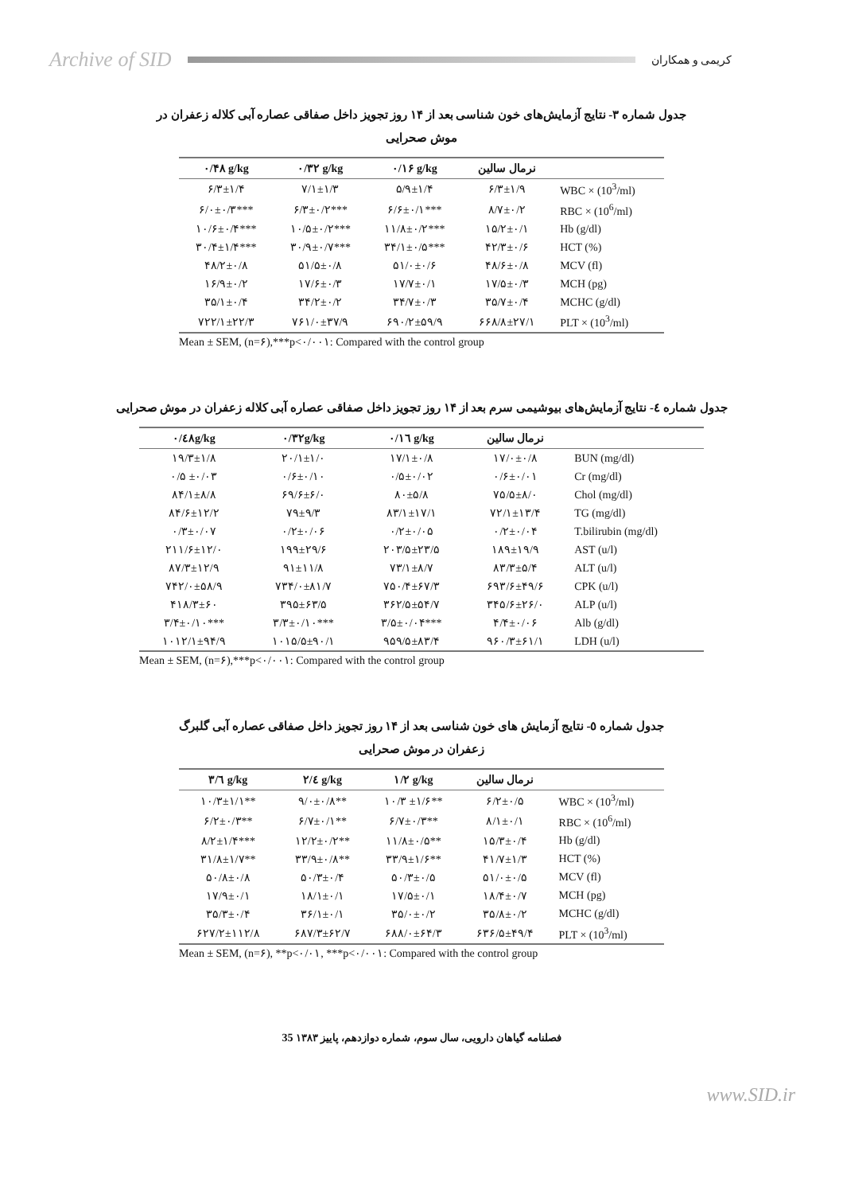Archive of SID کریمی و همکاران
جدول شماره ۳- نتایج آزمایش‌های خون شناسی بعد از ۱۴ روز تجویز داخل صفاقی عصاره آبی کلاله زعفران در موش صحرایی
| ۰/۴۸ g/kg | ۰/۳۲ g/kg | ۰/۱۶ g/kg | نرمال سالین | |
| --- | --- | --- | --- | --- |
| ۶/۳±۱/۴ | ۷/۱±۱/۳ | ۵/۹±۱/۴ | ۶/۳±۱/۹ | WBC × (10<sup>3</sup>/ml) |
| ۶/۰±۰/۳*** | ۶/۳±۰/۲*** | ۶/۶±۰/۱*** | ۸/۷±۰/۲ | RBC × (10<sup>6</sup>/ml) |
| ۱۰/۶±۰/۴*** | ۱۰/۵±۰/۲*** | ۱۱/۸±۰/۲*** | ۱۵/۲±۰/۱ | Hb (g/dl) |
| ۳۰/۴±۱/۴*** | ۳۰/۹±۰/۷*** | ۳۴/۱±۰/۵*** | ۴۲/۳±۰/۶ | HCT (%) |
| ۴۸/۲±۰/۸ | ۵۱/۵±۰/۸ | ۵۱/۰±۰/۶ | ۴۸/۶±۰/۸ | MCV (fl) |
| ۱۶/۹±۰/۲ | ۱۷/۶±۰/۳ | ۱۷/۷±۰/۱ | ۱۷/۵±۰/۳ | MCH (pg) |
| ۳۵/۱±۰/۴ | ۳۴/۲±۰/۲ | ۳۴/۷±۰/۳ | ۳۵/۷±۰/۴ | MCHC (g/dl) |
| ۷۲۲/۱±۲۲/۳ | ۷۶۱/۰±۳۷/۹ | ۶۹۰/۲±۵۹/۹ | ۶۶۸/۸±۲۷/۱ | PLT × (10<sup>3</sup>/ml) |
Mean ± SEM, (n=۶),***p<۰/۰۰۱: Compared with the control group
جدول شماره ٤- نتایج آزمایش‌های بیوشیمی سرم بعد از ۱۴ روز تجویز داخل صفاقی عصاره آبی کلاله زعفران در موش صحرایی
| ۰/٤۸g/kg | ۰/۳۲g/kg | ۰/۱٦ g/kg | نرمال سالین | |
| --- | --- | --- | --- | --- |
| ۱۹/۳±۱/۸ | ۲۰/۱±۱/۰ | ۱۷/۱±۰/۸ | ۱۷/۰±۰/۸ | BUN (mg/dl) |
| ۰/۵ ±۰/۰۳ | ۰/۶±۰/۱۰ | ۰/۵±۰/۰۲ | ۰/۶±۰/۰۱ | Cr (mg/dl) |
| ۸۴/۱±۸/۸ | ۶۹/۶±۶/۰ | ۸۰±۵/۸ | ۷۵/۵±۸/۰ | Chol (mg/dl) |
| ۸۴/۶±۱۲/۲ | ۷۹±۹/۳ | ۸۳/۱±۱۷/۱ | ۷۲/۱±۱۳/۴ | TG (mg/dl) |
| ۰/۳±۰/۰۷ | ۰/۲±۰/۰۶ | ۰/۲±۰/۰۵ | ۰/۲±۰/۰۴ | T.bilirubin (mg/dl) |
| ۲۱۱/۶±۱۲/۰ | ۱۹۹±۲۹/۶ | ۲۰۳/۵±۲۳/۵ | ۱۸۹±۱۹/۹ | AST (u/l) |
| ۸۷/۳±۱۲/۹ | ۹۱±۱۱/۸ | ۷۳/۱±۸/۷ | ۸۳/۳±۵/۴ | ALT (u/l) |
| ۷۴۲/۰±۵۸/۹ | ۷۳۴/۰±۸۱/۷ | ۷۵۰/۴±۶۷/۳ | ۶۹۳/۶±۴۹/۶ | CPK (u/l) |
| ۴۱۸/۳±۶۰ | ۳۹۵±۶۳/۵ | ۳۶۲/۵±۵۴/۷ | ۳۴۵/۶±۲۶/۰ | ALP (u/l) |
| ۳/۴±۰/۱۰*** | ۳/۳±۰/۱۰*** | ۳/۵±۰/۰۴*** | ۴/۴±۰/۰۶ | Alb (g/dl) |
| ۱۰۱۲/۱±۹۴/۹ | ۱۰۱۵/۵±۹۰/۱ | ۹۵۹/۵±۸۳/۴ | ۹۶۰/۳±۶۱/۱ | LDH (u/l) |
Mean ± SEM, (n=۶),***p<۰/۰۰۱: Compared with the control group
جدول شماره ٥- نتایج آزمایش های خون شناسی بعد از ۱۴ روز تجویز داخل صفاقی عصاره آبی گلبرگ زعفران در موش صحرایی
| ۳/٦ g/kg | ۲/٤ g/kg | ۱/۲ g/kg | نرمال سالین | |
| --- | --- | --- | --- | --- |
| ۱۰/۳±۱/۱** | ۹/۰±۰/۸** | ۱۰/۳ ±۱/۶** | ۶/۲±۰/۵ | WBC × (10<sup>3</sup>/ml) |
| ۶/۲±۰/۳** | ۶/۷±۰/۱** | ۶/۷±۰/۳** | ۸/۱±۰/۱ | RBC × (10<sup>6</sup>/ml) |
| ۸/۲±۱/۴*** | ۱۲/۲±۰/۲** | ۱۱/۸±۰/۵** | ۱۵/۳±۰/۴ | Hb (g/dl) |
| ۳۱/۸±۱/۷** | ۳۳/۹±۰/۸** | ۳۳/۹±۱/۶** | ۴۱/۷±۱/۳ | HCT (%) |
| ۵۰/۸±۰/۸ | ۵۰/۳±۰/۴ | ۵۰/۳±۰/۵ | ۵۱/۰±۰/۵ | MCV (fl) |
| ۱۷/۹±۰/۱ | ۱۸/۱±۰/۱ | ۱۷/۵±۰/۱ | ۱۸/۴±۰/۷ | MCH (pg) |
| ۳۵/۳±۰/۴ | ۳۶/۱±۰/۱ | ۳۵/۰±۰/۲ | ۳۵/۸±۰/۲ | MCHC (g/dl) |
| ۶۲۷/۲±۱۱۲/۸ | ۶۸۷/۳±۶۲/۷ | ۶۸۸/۰±۶۴/۳ | ۶۳۶/۵±۴۹/۴ | PLT × (10<sup>3</sup>/ml) |
Mean ± SEM, (n=۶), **p<۰/۰۱, ***p<۰/۰۰۱: Compared with the control group
فصلنامه گیاهان دارویی، سال سوم، شماره دوازدهم، پاییز ۱۳۸۳ 35
www.SID.ir